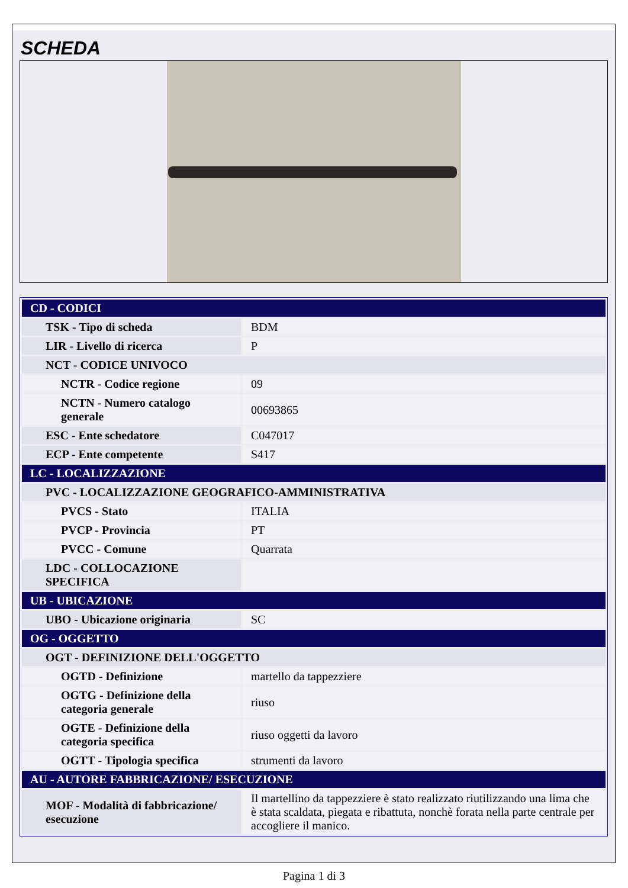SCHEDA
| CD - CODICI | |
| TSK - Tipo di scheda | BDM |
| LIR - Livello di ricerca | P |
| NCT - CODICE UNIVOCO | |
| NCTR - Codice regione | 09 |
| NCTN - Numero catalogo generale | 00693865 |
| ESC - Ente schedatore | C047017 |
| ECP - Ente competente | S417 |
| LC - LOCALIZZAZIONE | |
| PVC - LOCALIZZAZIONE GEOGRAFICO-AMMINISTRATIVA | |
| PVCS - Stato | ITALIA |
| PVCP - Provincia | PT |
| PVCC - Comune | Quarrata |
| LDC - COLLOCAZIONE SPECIFICA | |
| UB - UBICAZIONE | |
| UBO - Ubicazione originaria | SC |
| OG - OGGETTO | |
| OGT - DEFINIZIONE DELL'OGGETTO | |
| OGTD - Definizione | martello da tappezziere |
| OGTG - Definizione della categoria generale | riuso |
| OGTE - Definizione della categoria specifica | riuso oggetti da lavoro |
| OGTT - Tipologia specifica | strumenti da lavoro |
| AU - AUTORE FABBRICAZIONE/ ESECUZIONE | |
| MOF - Modalità di fabbricazione/ esecuzione | Il martellino da tappezziere è stato realizzato riutilizzando una lima che è stata scaldata, piegata e ribattuta, nonchè forata nella parte centrale per accogliere il manico. |
Pagina 1 di 3